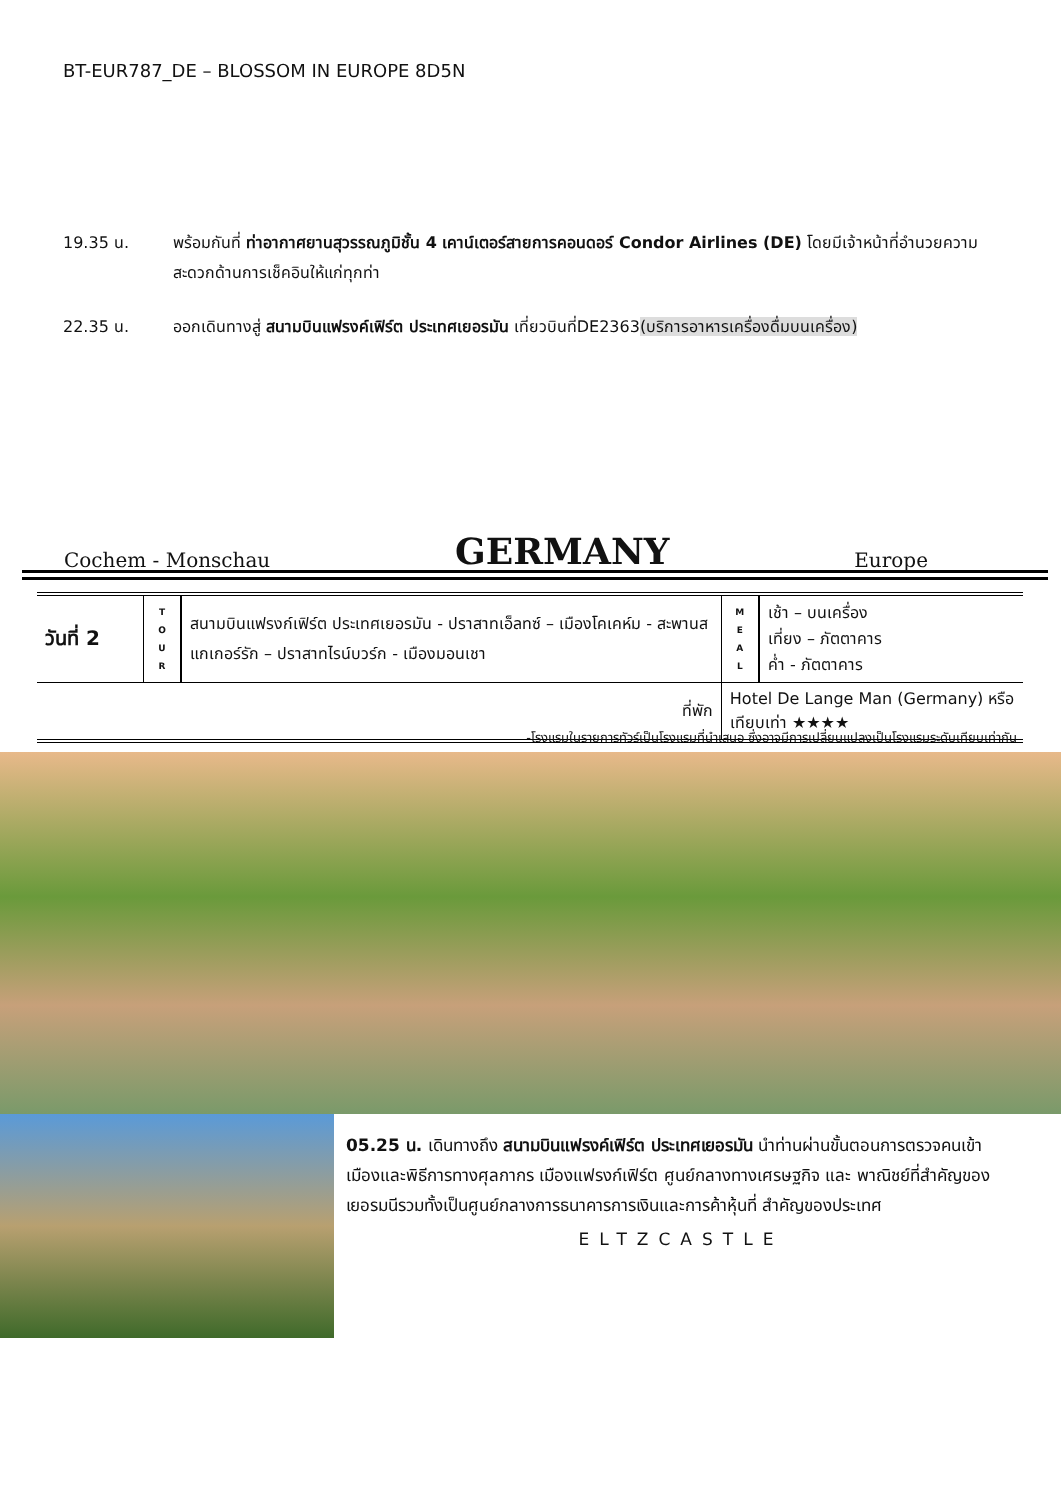BT-EUR787_DE – BLOSSOM IN EUROPE 8D5N
19.35 น. พร้อมกันที่ ท่าอากาศยานสุวรรณภูมิชั้น 4 เคาน์เตอร์สายการคอนดอร์ Condor Airlines (DE) โดยมีเจ้าหน้าที่อำนวยความสะดวกด้านการเช็คอินให้แก่ทุกท่า
22.35 น. ออกเดินทางสู่ สนามบินแฟรงค์เฟิร์ต ประเทศเยอรมัน เที่ยวบินที่DE2363(บริการอาหารเครื่องดื่มบนเครื่อง)
Cochem - Monschau GERMANY Europe
| วันที่ 2 | T O U R | สนามบินแฟรงก์เฟิร์ต ประเทศเยอรมัน - ปราสาทเอ็ลทซ์ – เมืองโคเคห์ม - สะพานส แกเกอร์รัก – ปราสาทไรน์บวร์ก - เมืองมอนเชา | M E A L | เช้า – บนเครื่อง เที่ยง – ภัตตาคาร ค่ำ - ภัตตาคาร |
| ที่พัก | | | Hotel De Lange Man (Germany) หรือเทียบเท่า ★★★★ | |
-โรงแรมในรายการทัวร์เป็นโรงแรมที่นำเสนอ ซึ่งอาจมีการเปลี่ยนแปลงเป็นโรงแรมระดับเทียบเท่ากัน
05.25 น. เดินทางถึง สนามบินแฟรงค์เฟิร์ต ประเทศเยอรมัน นำท่านผ่านขั้นตอนการตรวจคนเข้าเมืองและพิธีการทางศุลกากร เมืองแฟรงก์เฟิร์ต ศูนย์กลางทางเศรษฐกิจ และ พาณิชย์ที่สำคัญของเยอรมนีรวมทั้งเป็นศูนย์กลางการธนาคารการเงินและการค้าหุ้นที่ สำคัญของประเทศ
ELTZCASTLE